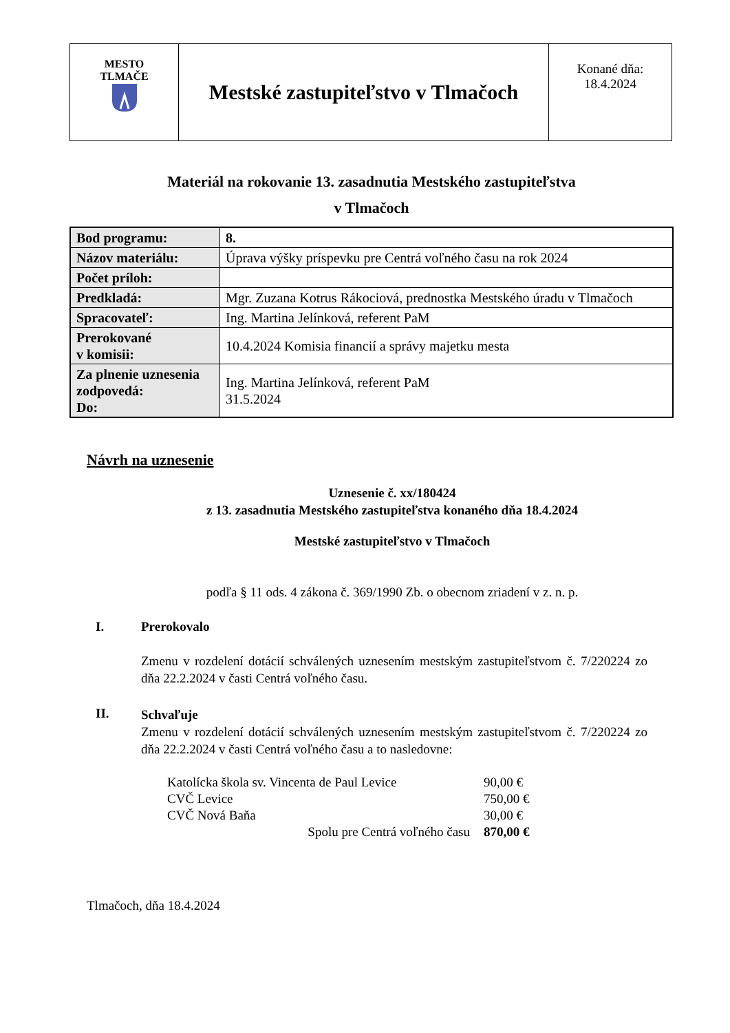| MESTO TLMAČE | Mestské zastupiteľstvo v Tlmačoch | Konané dňa: 18.4.2024 |
Materiál na rokovanie 13. zasadnutia Mestského zastupiteľstva
v Tlmačoch
| Bod programu: | 8. |
| Názov materiálu: | Úprava výšky príspevku pre Centrá voľného času na rok 2024 |
| Počet príloh: | |
| Predkladá: | Mgr. Zuzana Kotrus Rákociová, prednostka Mestského úradu v Tlmačoch |
| Spracovateľ: | Ing. Martina Jelínková, referent PaM |
| Prerokované v komisii: | 10.4.2024 Komisia financií a správy majetku mesta |
| Za plnenie uznesenia zodpovedá: Do: | Ing. Martina Jelínková, referent PaM 31.5.2024 |
Návrh na uznesenie
Uznesenie č. xx/180424
z 13. zasadnutia Mestského zastupiteľstva konaného dňa 18.4.2024
Mestské zastupiteľstvo v Tlmačoch
podľa § 11 ods. 4 zákona č. 369/1990 Zb. o obecnom zriadení v z. n. p.
I. Prerokovalo
Zmenu v rozdelení dotácií schválených uznesením mestským zastupiteľstvom č. 7/220224 zo dňa 22.2.2024 v časti Centrá voľného času.
II.
Schvaľuje
Zmenu v rozdelení dotácií schválených uznesením mestským zastupiteľstvom č. 7/220224 zo dňa 22.2.2024 v časti Centrá voľného času a to nasledovne:
| Katolícka škola sv. Vincenta de Paul Levice | 90,00 € |
| CVČ Levice | 750,00 € |
| CVČ Nová Baňa | 30,00 € |
| Spolu pre Centrá voľného času | 870,00 € |
Tlmačoch, dňa 18.4.2024